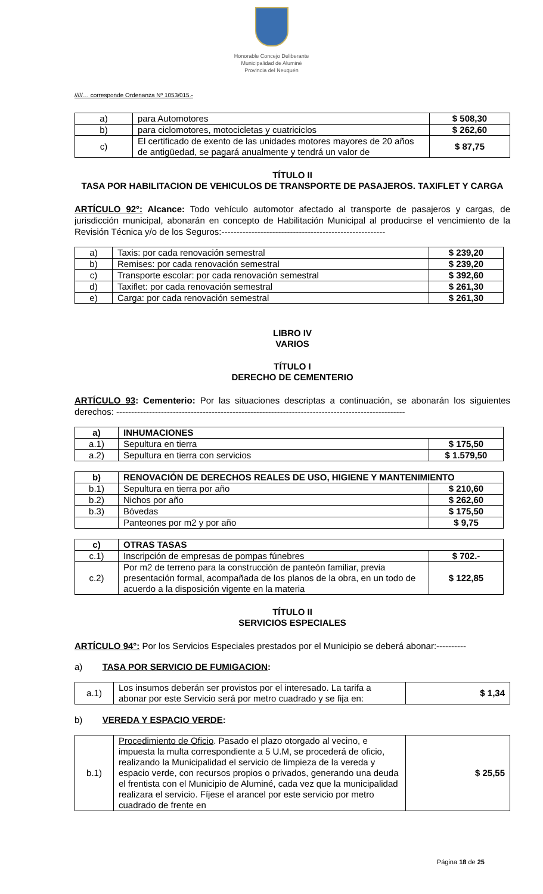Honorable Concejo Deliberante
Municipalidad de Aluminé
Provincia del Neuquén
/////… corresponde Ordenanza Nº 1053/015.-
| a) | para Automotores | $ 508,30 |
| b) | para ciclomotores, motocicletas y cuatriciclos | $ 262,60 |
| c) | El certificado de exento de las unidades motores mayores de 20 años de antigüedad, se pagará anualmente y tendrá un valor de | $ 87,75 |
TÍTULO II
TASA POR HABILITACION DE VEHICULOS DE TRANSPORTE DE PASAJEROS. TAXIFLET Y CARGA
ARTÍCULO 92°: Alcance: Todo vehículo automotor afectado al transporte de pasajeros y cargas, de jurisdicción municipal, abonarán en concepto de Habilitación Municipal al producirse el vencimiento de la Revisión Técnica y/o de los Seguros:-------------------------------------------------------
| a) | Taxis: por cada renovación semestral | $ 239,20 |
| b) | Remises: por cada renovación semestral | $ 239,20 |
| c) | Transporte escolar: por cada renovación semestral | $ 392,60 |
| d) | Taxiflet: por cada renovación semestral | $ 261,30 |
| e) | Carga: por cada renovación semestral | $ 261,30 |
LIBRO IV
VARIOS
TÍTULO I
DERECHO DE CEMENTERIO
ARTÍCULO 93: Cementerio: Por las situaciones descriptas a continuación, se abonarán los siguientes derechos: -------------------------------------------------------------------------------------------------
| a) | INHUMACIONES | |
| a.1) | Sepultura en tierra | $ 175,50 |
| a.2) | Sepultura en tierra con servicios | $ 1.579,50 |
| b) | RENOVACIÓN DE DERECHOS REALES DE USO, HIGIENE Y MANTENIMIENTO | |
| b.1) | Sepultura en tierra por año | $ 210,60 |
| b.2) | Nichos por año | $ 262,60 |
| b.3) | Bóvedas | $ 175,50 |
| | Panteones por m2 y por año | $ 9,75 |
| c) | OTRAS TASAS | |
| c.1) | Inscripción de empresas de pompas fúnebres | $ 702.- |
| c.2) | Por m2 de terreno para la construcción de panteón familiar, previa presentación formal, acompañada de los planos de la obra, en un todo de acuerdo a la disposición vigente en la materia | $ 122,85 |
TÍTULO II
SERVICIOS ESPECIALES
ARTÍCULO 94°: Por los Servicios Especiales prestados por el Municipio se deberá abonar:----------
a) TASA POR SERVICIO DE FUMIGACION:
| a.1) | Los insumos deberán ser provistos por el interesado. La tarifa a abonar por este Servicio será por metro cuadrado y se fija en: | $ 1,34 |
b) VEREDA Y ESPACIO VERDE:
| b.1) | Procedimiento de Oficio . Pasado el plazo otorgado al vecino, e impuesta la multa correspondiente a 5 U.M, se procederá de oficio, realizando la Municipalidad el servicio de limpieza de la vereda y espacio verde, con recursos propios o privados, generando una deuda el frentista con el Municipio de Aluminé, cada vez que la municipalidad realizara el servicio. Fíjese el arancel por este servicio por metro cuadrado de frente en | $ 25,55 |
Página 18 de 25